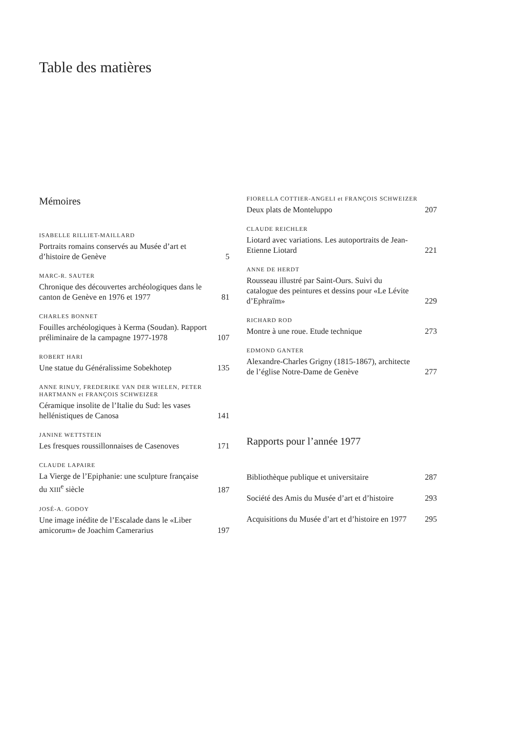Table des matières
Mémoires
ISABELLE RILLIET-MAILLARD
Portraits romains conservés au Musée d’art et d’histoire de Genève 5
MARC-R. SAUTER
Chronique des découvertes archéologiques dans le canton de Genève en 1976 et 1977 81
CHARLES BONNET
Fouilles archéologiques à Kerma (Soudan). Rapport préliminaire de la campagne 1977-1978 107
ROBERT HARI
Une statue du Généralissime Sobekhotep 135
ANNE RINUY, FREDERIKE VAN DER WIELEN, PETER HARTMANN et FRANÇOIS SCHWEIZER
Céramique insolite de l’Italie du Sud: les vases hellénistiques de Canosa 141
JANINE WETTSTEIN
Les fresques roussillonnaises de Casenoves 171
CLAUDE LAPAIRE
La Vierge de l’Epiphanie: une sculpture française du XIII<sup>e</sup> siècle 187
JOSÉ-A. GODOY
Une image inédite de l’Escalade dans le «Liber amicorum» de Joachim Camerarius 197
FIORELLA COTTIER-ANGELI et FRANÇOIS SCHWEIZER
Deux plats de Monteluppo 207
CLAUDE REICHLER
Liotard avec variations. Les autoportraits de Jean-Etienne Liotard 221
ANNE DE HERDT
Rousseau illustré par Saint-Ours. Suivi du catalogue des peintures et dessins pour «Le Lévite d’Ephraïm» 229
RICHARD ROD
Montre à une roue. Etude technique 273
EDMOND GANTER
Alexandre-Charles Grigny (1815-1867), architecte de l’église Notre-Dame de Genève 277
Rapports pour l’année 1977
Bibliothèque publique et universitaire 287
Société des Amis du Musée d’art et d’histoire 293
Acquisitions du Musée d’art et d’histoire en 1977 295